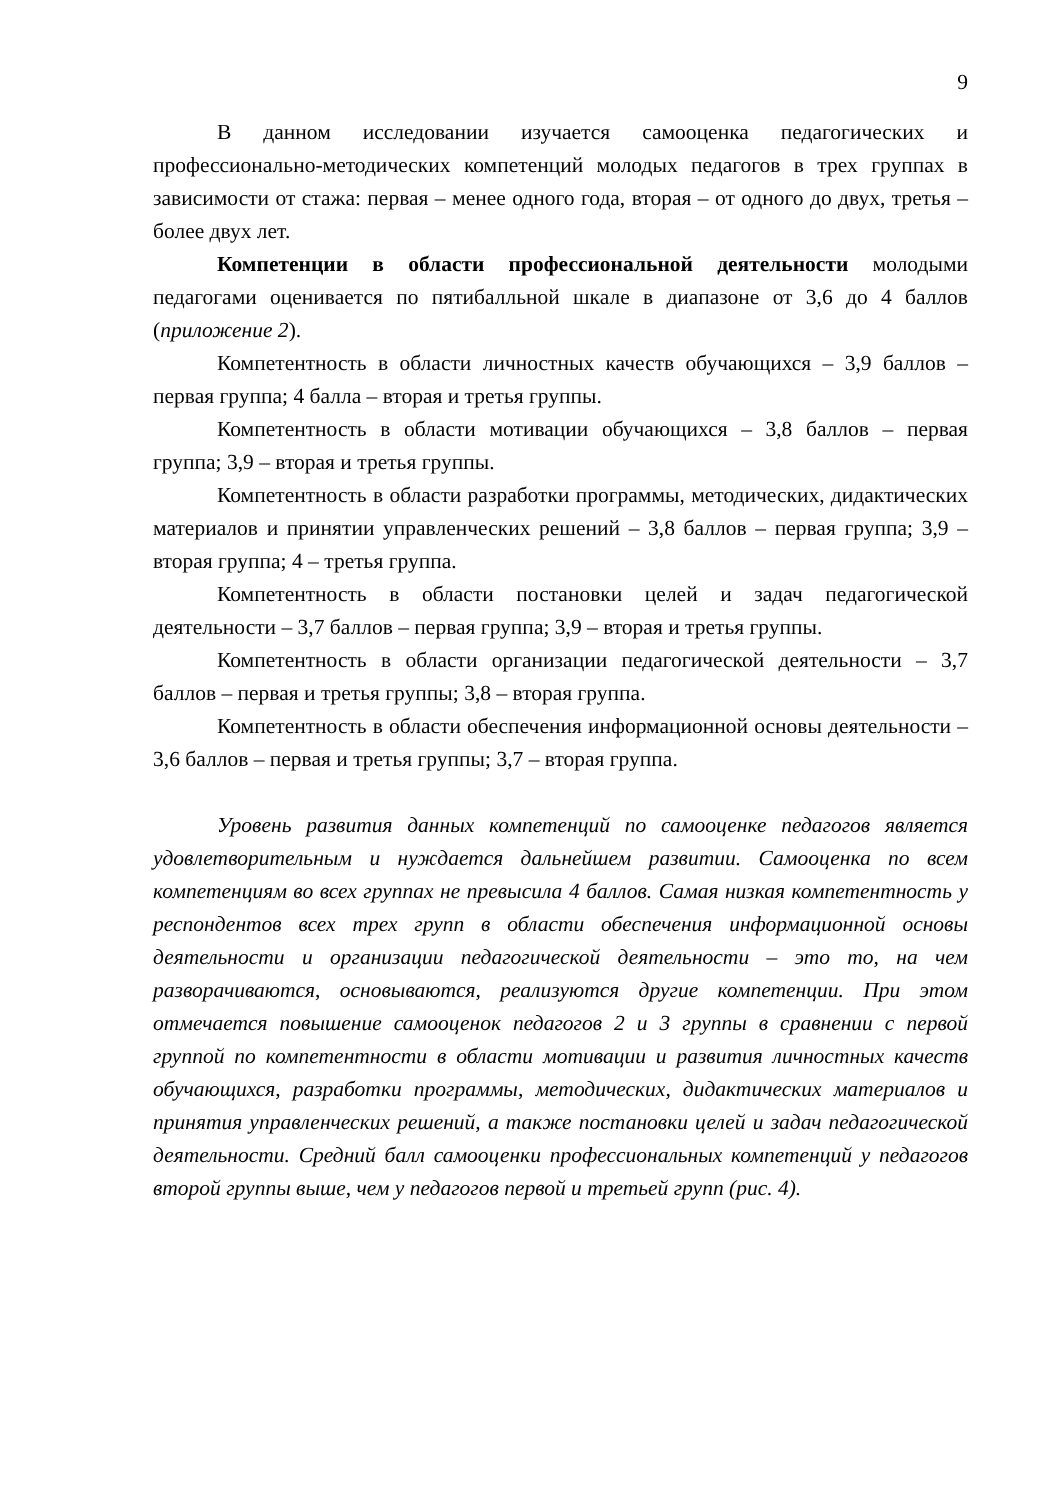9
В данном исследовании изучается самооценка педагогических и профессионально-методических компетенций молодых педагогов в трех группах в зависимости от стажа: первая – менее одного года, вторая – от одного до двух, третья – более двух лет.
Компетенции в области профессиональной деятельности молодыми педагогами оценивается по пятибалльной шкале в диапазоне от 3,6 до 4 баллов (приложение 2).
Компетентность в области личностных качеств обучающихся – 3,9 баллов – первая группа; 4 балла – вторая и третья группы.
Компетентность в области мотивации обучающихся – 3,8 баллов – первая группа; 3,9 – вторая и третья группы.
Компетентность в области разработки программы, методических, дидактических материалов и принятии управленческих решений – 3,8 баллов – первая группа; 3,9 – вторая группа; 4 – третья группа.
Компетентность в области постановки целей и задач педагогической деятельности – 3,7 баллов – первая группа; 3,9 – вторая и третья группы.
Компетентность в области организации педагогической деятельности – 3,7 баллов – первая и третья группы; 3,8 – вторая группа.
Компетентность в области обеспечения информационной основы деятельности – 3,6 баллов – первая и третья группы; 3,7 – вторая группа.
Уровень развития данных компетенций по самооценке педагогов является удовлетворительным и нуждается дальнейшем развитии. Самооценка по всем компетенциям во всех группах не превысила 4 баллов. Самая низкая компетентность у респондентов всех трех групп в области обеспечения информационной основы деятельности и организации педагогической деятельности – это то, на чем разворачиваются, основываются, реализуются другие компетенции. При этом отмечается повышение самооценок педагогов 2 и 3 группы в сравнении с первой группой по компетентности в области мотивации и развития личностных качеств обучающихся, разработки программы, методических, дидактических материалов и принятия управленческих решений, а также постановки целей и задач педагогической деятельности. Средний балл самооценки профессиональных компетенций у педагогов второй группы выше, чем у педагогов первой и третьей групп (рис. 4).